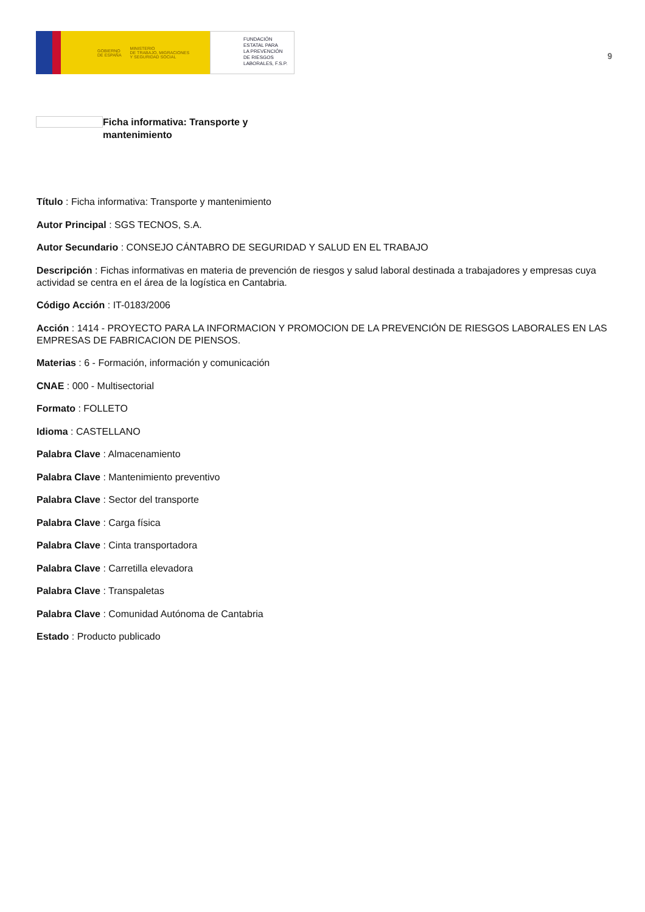GOBIERNO
DE ESPAÑA MINISTERIO
DE TRABAJO, MIGRACIONES
Y SEGURIDAD SOCIAL
FUNDACIÓN
ESTATAL PARA
LA PREVENCIÓN
DE RIESGOS
LABORALES, F.S.P.
9
Ficha informativa: Transporte y mantenimiento
Título : Ficha informativa: Transporte y mantenimiento
Autor Principal : SGS TECNOS, S.A.
Autor Secundario : CONSEJO CÁNTABRO DE SEGURIDAD Y SALUD EN EL TRABAJO
Descripción : Fichas informativas en materia de prevención de riesgos y salud laboral destinada a trabajadores y empresas cuya actividad se centra en el área de la logística en Cantabria.
Código Acción : IT-0183/2006
Acción : 1414 - PROYECTO PARA LA INFORMACION Y PROMOCION DE LA PREVENCIÓN DE RIESGOS LABORALES EN LAS EMPRESAS DE FABRICACION DE PIENSOS.
Materias : 6 - Formación, información y comunicación
CNAE : 000 - Multisectorial
Formato : FOLLETO
Idioma : CASTELLANO
Palabra Clave : Almacenamiento
Palabra Clave : Mantenimiento preventivo
Palabra Clave : Sector del transporte
Palabra Clave : Carga física
Palabra Clave : Cinta transportadora
Palabra Clave : Carretilla elevadora
Palabra Clave : Transpaletas
Palabra Clave : Comunidad Autónoma de Cantabria
Estado : Producto publicado